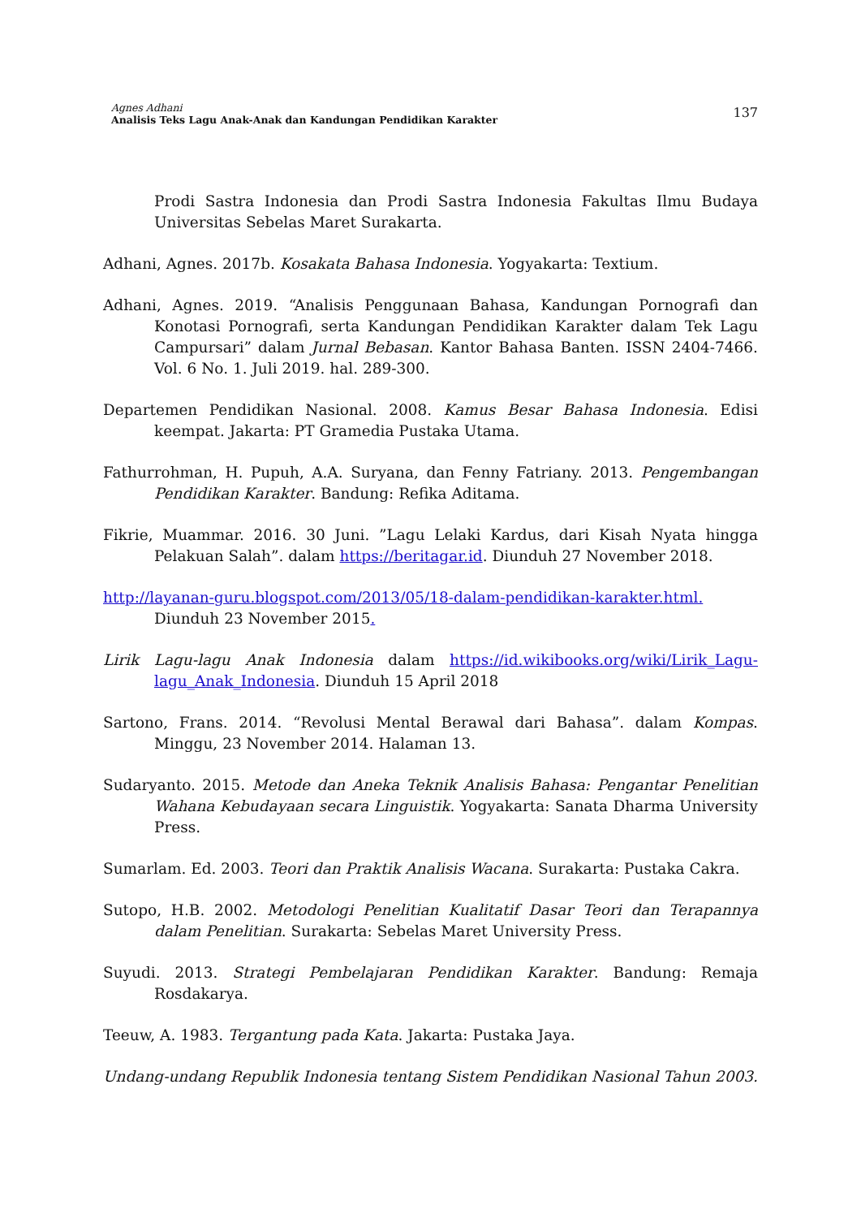Agnes Adhani
Analisis Teks Lagu Anak-Anak dan Kandungan Pendidikan Karakter
137
Prodi Sastra Indonesia dan Prodi Sastra Indonesia Fakultas Ilmu Budaya Universitas Sebelas Maret Surakarta.
Adhani, Agnes. 2017b. Kosakata Bahasa Indonesia. Yogyakarta: Textium.
Adhani, Agnes. 2019. “Analisis Penggunaan Bahasa, Kandungan Pornografi dan Konotasi Pornografi, serta Kandungan Pendidikan Karakter dalam Tek Lagu Campursari” dalam Jurnal Bebasan. Kantor Bahasa Banten. ISSN 2404-7466. Vol. 6 No. 1. Juli 2019. hal. 289-300.
Departemen Pendidikan Nasional. 2008. Kamus Besar Bahasa Indonesia. Edisi keempat. Jakarta: PT Gramedia Pustaka Utama.
Fathurrohman, H. Pupuh, A.A. Suryana, dan Fenny Fatriany. 2013. Pengembangan Pendidikan Karakter. Bandung: Refika Aditama.
Fikrie, Muammar. 2016. 30 Juni. ”Lagu Lelaki Kardus, dari Kisah Nyata hingga Pelakuan Salah”. dalam https://beritagar.id. Diunduh 27 November 2018.
http://layanan-guru.blogspot.com/2013/05/18-dalam-pendidikan-karakter.html. Diunduh 23 November 2015.
Lirik Lagu-lagu Anak Indonesia dalam https://id.wikibooks.org/wiki/Lirik_Lagu-lagu_Anak_Indonesia. Diunduh 15 April 2018
Sartono, Frans. 2014. “Revolusi Mental Berawal dari Bahasa”. dalam Kompas. Minggu, 23 November 2014. Halaman 13.
Sudaryanto. 2015. Metode dan Aneka Teknik Analisis Bahasa: Pengantar Penelitian Wahana Kebudayaan secara Linguistik. Yogyakarta: Sanata Dharma University Press.
Sumarlam. Ed. 2003. Teori dan Praktik Analisis Wacana. Surakarta: Pustaka Cakra.
Sutopo, H.B. 2002. Metodologi Penelitian Kualitatif Dasar Teori dan Terapannya dalam Penelitian. Surakarta: Sebelas Maret University Press.
Suyudi. 2013. Strategi Pembelajaran Pendidikan Karakter. Bandung: Remaja Rosdakarya.
Teeuw, A. 1983. Tergantung pada Kata. Jakarta: Pustaka Jaya.
Undang-undang Republik Indonesia tentang Sistem Pendidikan Nasional Tahun 2003.